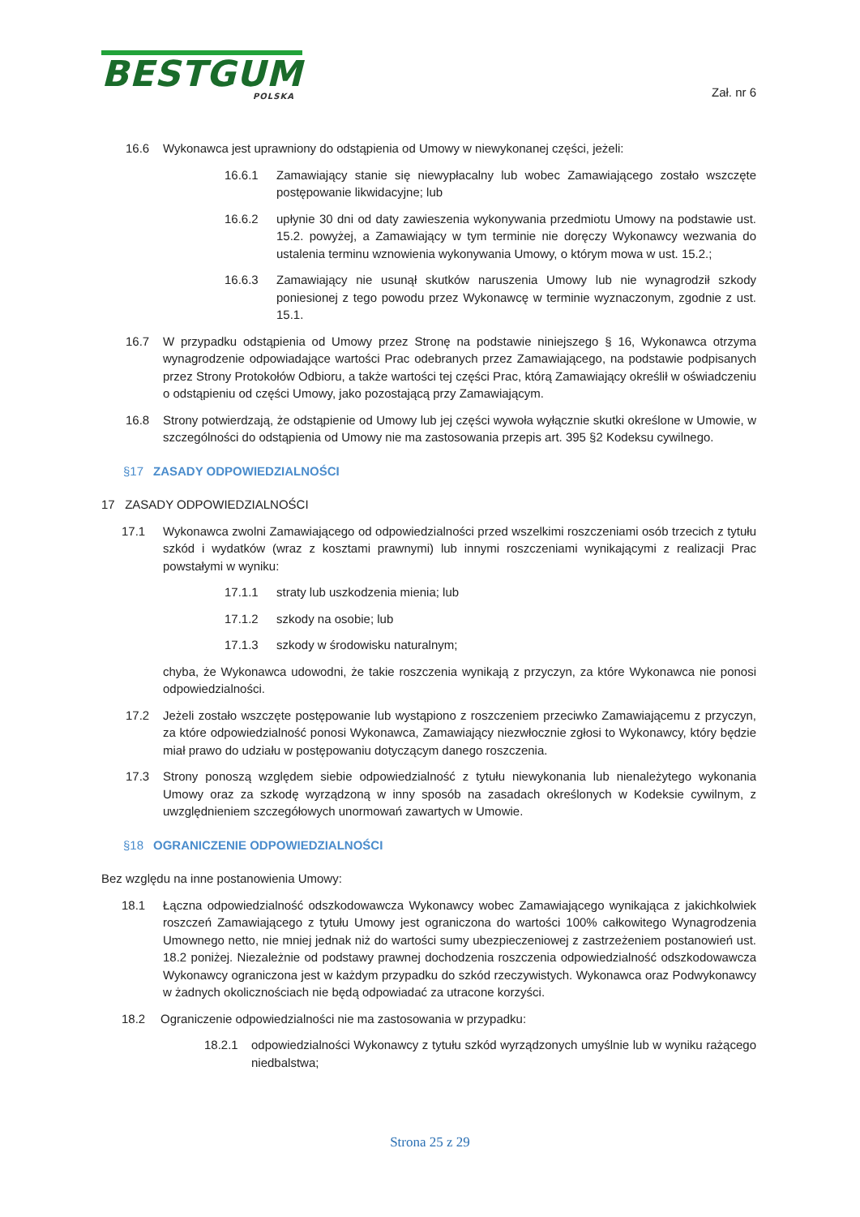BESTGUM
POLSKA
Zał. nr 6
16.6 Wykonawca jest uprawniony do odstąpienia od Umowy w niewykonanej części, jeżeli:
16.6.1 Zamawiający stanie się niewypłacalny lub wobec Zamawiającego zostało wszczęte postępowanie likwidacyjne; lub
16.6.2 upłynie 30 dni od daty zawieszenia wykonywania przedmiotu Umowy na podstawie ust. 15.2. powyżej, a Zamawiający w tym terminie nie doręczy Wykonawcy wezwania do ustalenia terminu wznowienia wykonywania Umowy, o którym mowa w ust. 15.2.;
16.6.3 Zamawiający nie usunął skutków naruszenia Umowy lub nie wynagrodził szkody poniesionej z tego powodu przez Wykonawcę w terminie wyznaczonym, zgodnie z ust. 15.1.
16.7 W przypadku odstąpienia od Umowy przez Stronę na podstawie niniejszego § 16, Wykonawca otrzyma wynagrodzenie odpowiadające wartości Prac odebranych przez Zamawiającego, na podstawie podpisanych przez Strony Protokołów Odbioru, a także wartości tej części Prac, którą Zamawiający określił w oświadczeniu o odstąpieniu od części Umowy, jako pozostającą przy Zamawiającym.
16.8 Strony potwierdzają, że odstąpienie od Umowy lub jej części wywoła wyłącznie skutki określone w Umowie, w szczególności do odstąpienia od Umowy nie ma zastosowania przepis art. 395 §2 Kodeksu cywilnego.
§17 ZASADY ODPOWIEDZIALNOŚCI
17 ZASADY ODPOWIEDZIALNOŚCI
17.1 Wykonawca zwolni Zamawiającego od odpowiedzialności przed wszelkimi roszczeniami osób trzecich z tytułu szkód i wydatków (wraz z kosztami prawnymi) lub innymi roszczeniami wynikającymi z realizacji Prac powstałymi w wyniku:
17.1.1 straty lub uszkodzenia mienia; lub
17.1.2 szkody na osobie; lub
17.1.3 szkody w środowisku naturalnym;
chyba, że Wykonawca udowodni, że takie roszczenia wynikają z przyczyn, za które Wykonawca nie ponosi odpowiedzialności.
17.2 Jeżeli zostało wszczęte postępowanie lub wystąpiono z roszczeniem przeciwko Zamawiającemu z przyczyn, za które odpowiedzialność ponosi Wykonawca, Zamawiający niezwłocznie zgłosi to Wykonawcy, który będzie miał prawo do udziału w postępowaniu dotyczącym danego roszczenia.
17.3 Strony ponoszą względem siebie odpowiedzialność z tytułu niewykonania lub nienależytego wykonania Umowy oraz za szkodę wyrządzoną w inny sposób na zasadach określonych w Kodeksie cywilnym, z uwzględnieniem szczegółowych unormowań zawartych w Umowie.
§18 OGRANICZENIE ODPOWIEDZIALNOŚCI
Bez względu na inne postanowienia Umowy:
18.1 Łączna odpowiedzialność odszkodowawcza Wykonawcy wobec Zamawiającego wynikająca z jakichkolwiek roszczeń Zamawiającego z tytułu Umowy jest ograniczona do wartości 100% całkowitego Wynagrodzenia Umownego netto, nie mniej jednak niż do wartości sumy ubezpieczeniowej z zastrzeżeniem postanowień ust. 18.2 poniżej. Niezależnie od podstawy prawnej dochodzenia roszczenia odpowiedzialność odszkodowawcza Wykonawcy ograniczona jest w każdym przypadku do szkód rzeczywistych. Wykonawca oraz Podwykonawcy w żadnych okolicznościach nie będą odpowiadać za utracone korzyści.
18.2 Ograniczenie odpowiedzialności nie ma zastosowania w przypadku:
18.2.1 odpowiedzialności Wykonawcy z tytułu szkód wyrządzonych umyślnie lub w wyniku rażącego niedbalstwa;
Strona 25 z 29